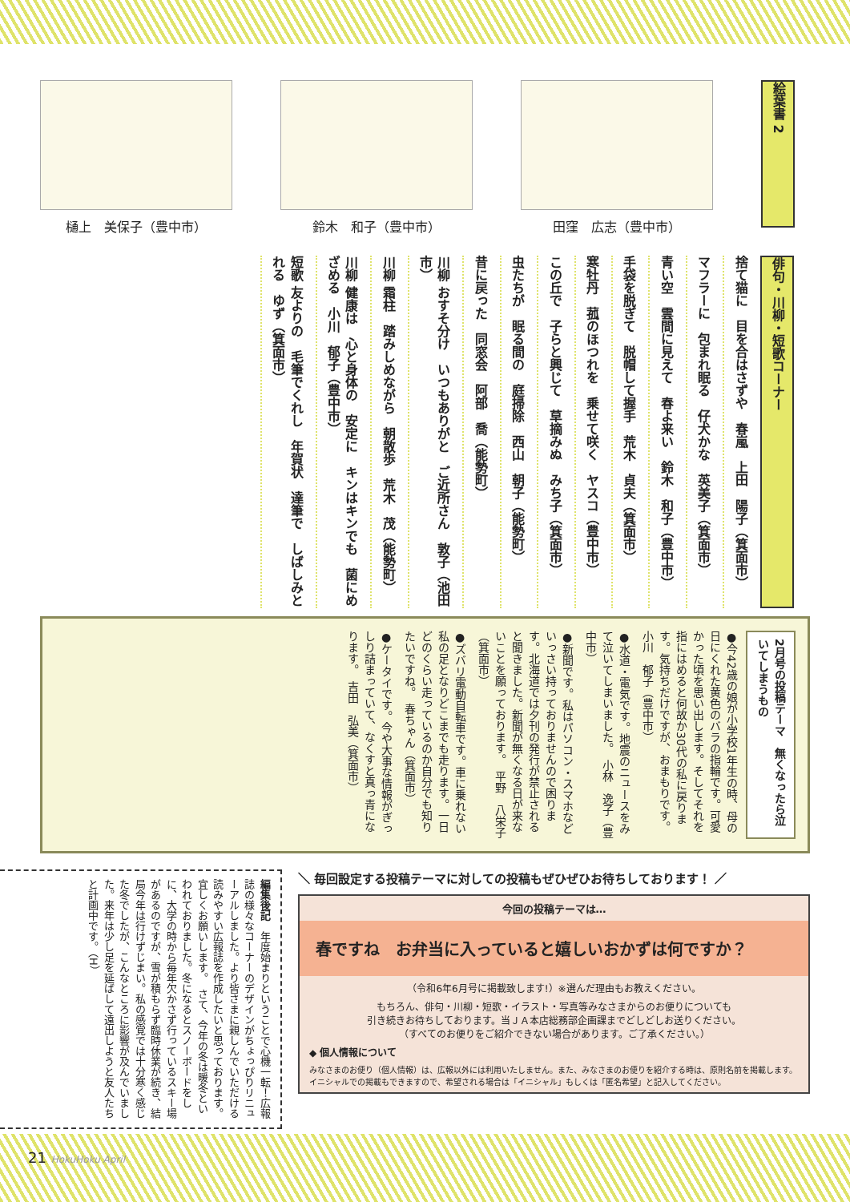樋上　美保子（豊中市） 鈴木　和子（豊中市） 田窪　広志（豊中市）
絵葉書 2
俳句・川柳・短歌コーナー
捨て猫に　目を合はさずや　春嵐　上田　陽子（箕面市）
マフラーに　包まれ眠る　仔犬かな　英美子（箕面市）
青い空　雲間に見えて　春よ来い　鈴木　和子（豊中市）
手袋を脱ぎて　脱帽して握手　荒木　貞夫（箕面市）
寒牡丹　菰のほつれを　乗せて咲く　ヤスコ（豊中市）
この丘で　子らと興じて　草摘みぬ　みち子（箕面市）
虫たちが　眠る間の　庭掃除　西山　朝子（能勢町）
昔に戻った　同窓会　阿部　喬（能勢町）
川柳 おすそ分け　いつもありがと　ご近所さん　敦子（池田市）
川柳 霜柱　踏みしめながら　朝散歩　荒木　茂（能勢町）
川柳 健康は　心と身体の　安定に　キンはキンでも　菌にめざめる　小川　郁子（豊中市）
短歌 友よりの　毛筆でくれし　年賀状　達筆で　しばしみとれる　ゆず（箕面市）
2月号の投稿テーマ　無くなったら泣いてしまうもの
●今42歳の娘が小学校1年生の時、母の日にくれた黄色のバラの指輪です。可愛かった頃を思い出します。そしてそれを指にはめると何故か30代の私に戻ります。気持ちだけですが、おまもりです。　小川　郁子（豊中市）
●水道・電気です。地震のニュースをみて泣いてしまいました。　小林　逸子（豊中市）
●新聞です。私はパソコン・スマホなどいっさい持っておりませんので困ります。北海道では夕刊の発行が禁止されると聞きました。新聞が無くなる日が来ないことを願っております。　平野　八栄子（箕面市）
●ズバリ電動自転車です。車に乗れない私の足となりどこまでも走ります。一日どのくらい走っているのか自分でも知りたいですね。　春ちゃん（箕面市）
●ケータイです。今や大事な情報がぎっしり詰まっていて、なくすと真っ青になります。　吉田　弘美（箕面市）
編集後記　年度始まりということで心機一転！広報誌の様々なコーナーのデザインがちょっぴりリニューアルしました。より皆さまに親しんでいただける読みやすい広報誌を作成したいと思っております。宜しくお願いします。　さて、今年の冬は暖冬といわれておりました。冬になるとスノーボードをしに、大学の時から毎年欠かさず行っているスキー場があるのですが、雪が積もらず臨時休業が続き、結局今年は行けずじまい。私の感覚では十分寒く感じた冬でしたが、こんなところに影響が及んでいました。来年は少し足を延ばして遠出しようと友人たちと計画中です。（H）
＼ 毎回設定する投稿テーマに対しての投稿もぜひぜひお待ちしております！ ／
今回の投稿テーマは…
春ですね　お弁当に入っていると嬉しいおかずは何ですか？
（令和6年6月号に掲載致します!）※選んだ理由もお教えください。
もちろん、俳句・川柳・短歌・イラスト・写真等みなさまからのお便りについても
引き続きお待ちしております。当ＪＡ本店総務部企画課までどしどしお送りください。
（すべてのお便りをご紹介できない場合があります。ご了承ください。）
◆ 個人情報について
みなさまのお便り（個人情報）は、広報以外には利用いたしません。また、みなさまのお便りを紹介する時は、原則名前を掲載します。イニシャルでの掲載もできますので、希望される場合は「イニシャル」もしくは「匿名希望」と記入してください。
21 HokuHoku April